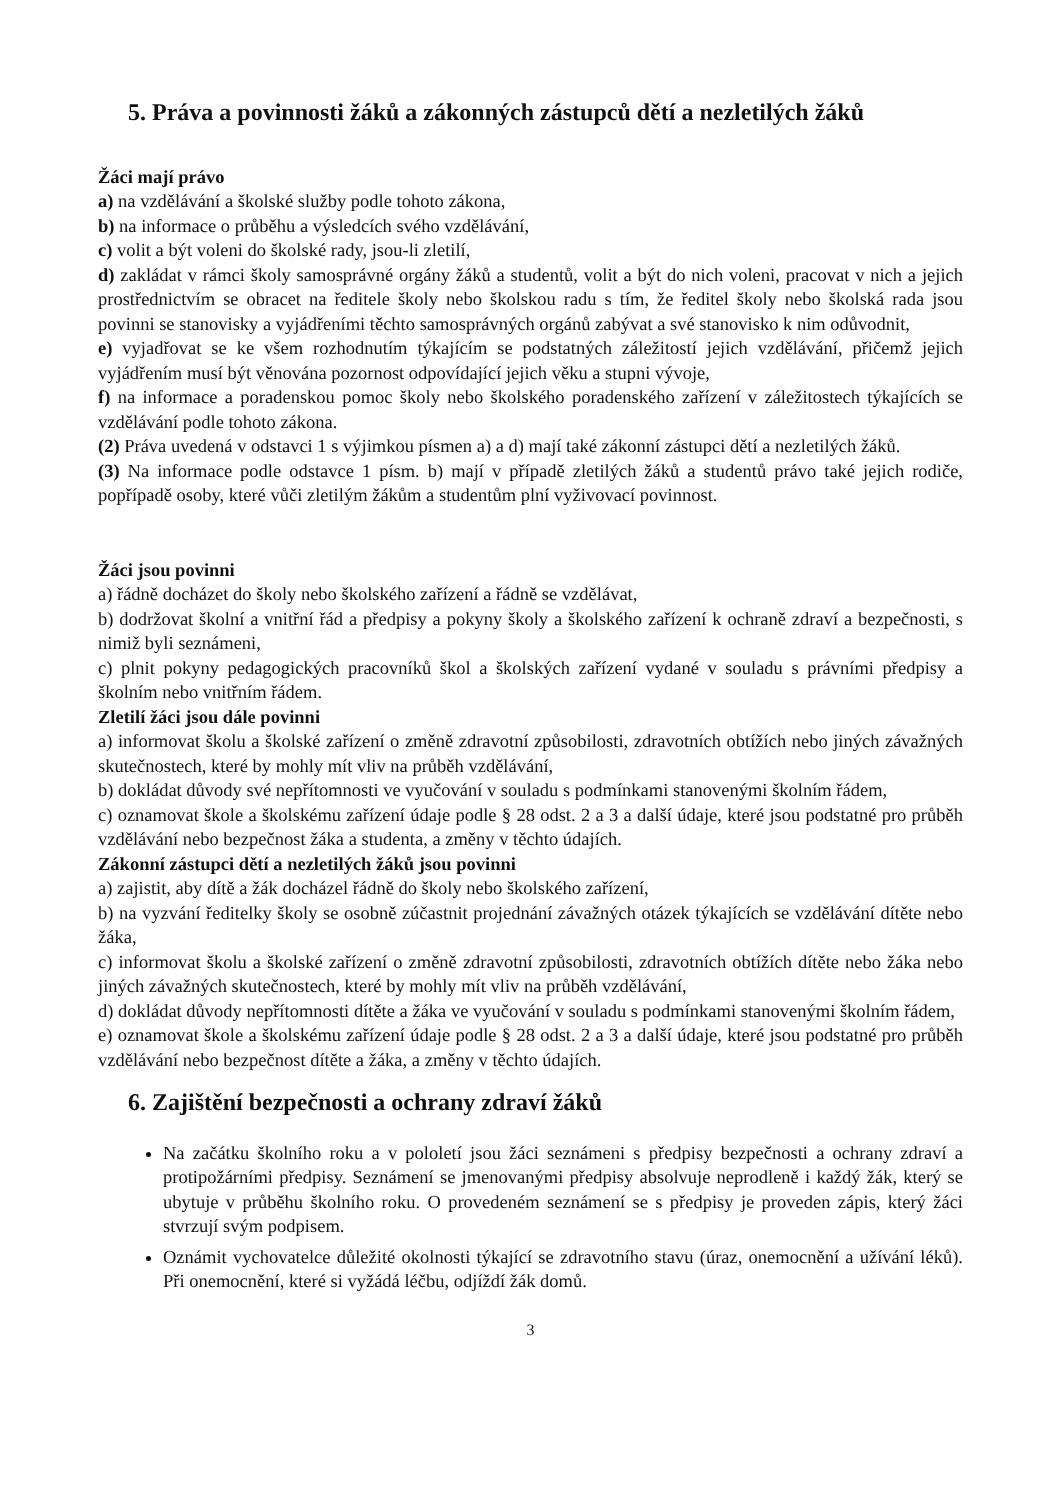5. Práva a povinnosti žáků a zákonných zástupců dětí a nezletilých žáků
Žáci mají právo
a) na vzdělávání a školské služby podle tohoto zákona,
b) na informace o průběhu a výsledcích svého vzdělávání,
c) volit a být voleni do školské rady, jsou-li zletilí,
d) zakládat v rámci školy samosprávné orgány žáků a studentů, volit a být do nich voleni, pracovat v nich a jejich prostřednictvím se obracet na ředitele školy nebo školskou radu s tím, že ředitel školy nebo školská rada jsou povinni se stanovisky a vyjádřeními těchto samosprávných orgánů zabývat a své stanovisko k nim odůvodnit,
e) vyjadřovat se ke všem rozhodnutím týkajícím se podstatných záležitostí jejich vzdělávání, přičemž jejich vyjádřením musí být věnována pozornost odpovídající jejich věku a stupni vývoje,
f) na informace a poradenskou pomoc školy nebo školského poradenského zařízení v záležitostech týkajících se vzdělávání podle tohoto zákona.
(2) Práva uvedená v odstavci 1 s výjimkou písmen a) a d) mají také zákonní zástupci dětí a nezletilých žáků.
(3) Na informace podle odstavce 1 písm. b) mají v případě zletilých žáků a studentů právo také jejich rodiče, popřípadě osoby, které vůči zletilým žákům a studentům plní vyživovací povinnost.
Žáci jsou povinni
a) řádně docházet do školy nebo školského zařízení a řádně se vzdělávat,
b) dodržovat školní a vnitřní řád a předpisy a pokyny školy a školského zařízení k ochraně zdraví a bezpečnosti, s nimiž byli seznámeni,
c) plnit pokyny pedagogických pracovníků škol a školských zařízení vydané v souladu s právními předpisy a školním nebo vnitřním řádem.
Zletilí žáci jsou dále povinni
a) informovat školu a školské zařízení o změně zdravotní způsobilosti, zdravotních obtížích nebo jiných závažných skutečnostech, které by mohly mít vliv na průběh vzdělávání,
b) dokládat důvody své nepřítomnosti ve vyučování v souladu s podmínkami stanovenými školním řádem,
c) oznamovat škole a školskému zařízení údaje podle § 28 odst. 2 a 3 a další údaje, které jsou podstatné pro průběh vzdělávání nebo bezpečnost žáka a studenta, a změny v těchto údajích.
Zákonní zástupci dětí a nezletilých žáků jsou povinni
a) zajistit, aby dítě a žák docházel řádně do školy nebo školského zařízení,
b) na vyzvání ředitelky školy se osobně zúčastnit projednání závažných otázek týkajících se vzdělávání dítěte nebo žáka,
c) informovat školu a školské zařízení o změně zdravotní způsobilosti, zdravotních obtížích dítěte nebo žáka nebo jiných závažných skutečnostech, které by mohly mít vliv na průběh vzdělávání,
d) dokládat důvody nepřítomnosti dítěte a žáka ve vyučování v souladu s podmínkami stanovenými školním řádem,
e) oznamovat škole a školskému zařízení údaje podle § 28 odst. 2 a 3 a další údaje, které jsou podstatné pro průběh vzdělávání nebo bezpečnost dítěte a žáka, a změny v těchto údajích.
6. Zajištění bezpečnosti a ochrany zdraví žáků
Na začátku školního roku a v pololetí jsou žáci seznámeni s předpisy bezpečnosti a ochrany zdraví a protipožárními předpisy. Seznámení se jmenovanými předpisy absolvuje neprodleně i každý žák, který se ubytuje v průběhu školního roku. O provedeném seznámení se s předpisy je proveden zápis, který žáci stvrzují svým podpisem.
Oznámit vychovatelce důležité okolnosti týkající se zdravotního stavu (úraz, onemocnění a užívání léků). Při onemocnění, které si vyžádá léčbu, odjíždí žák domů.
3